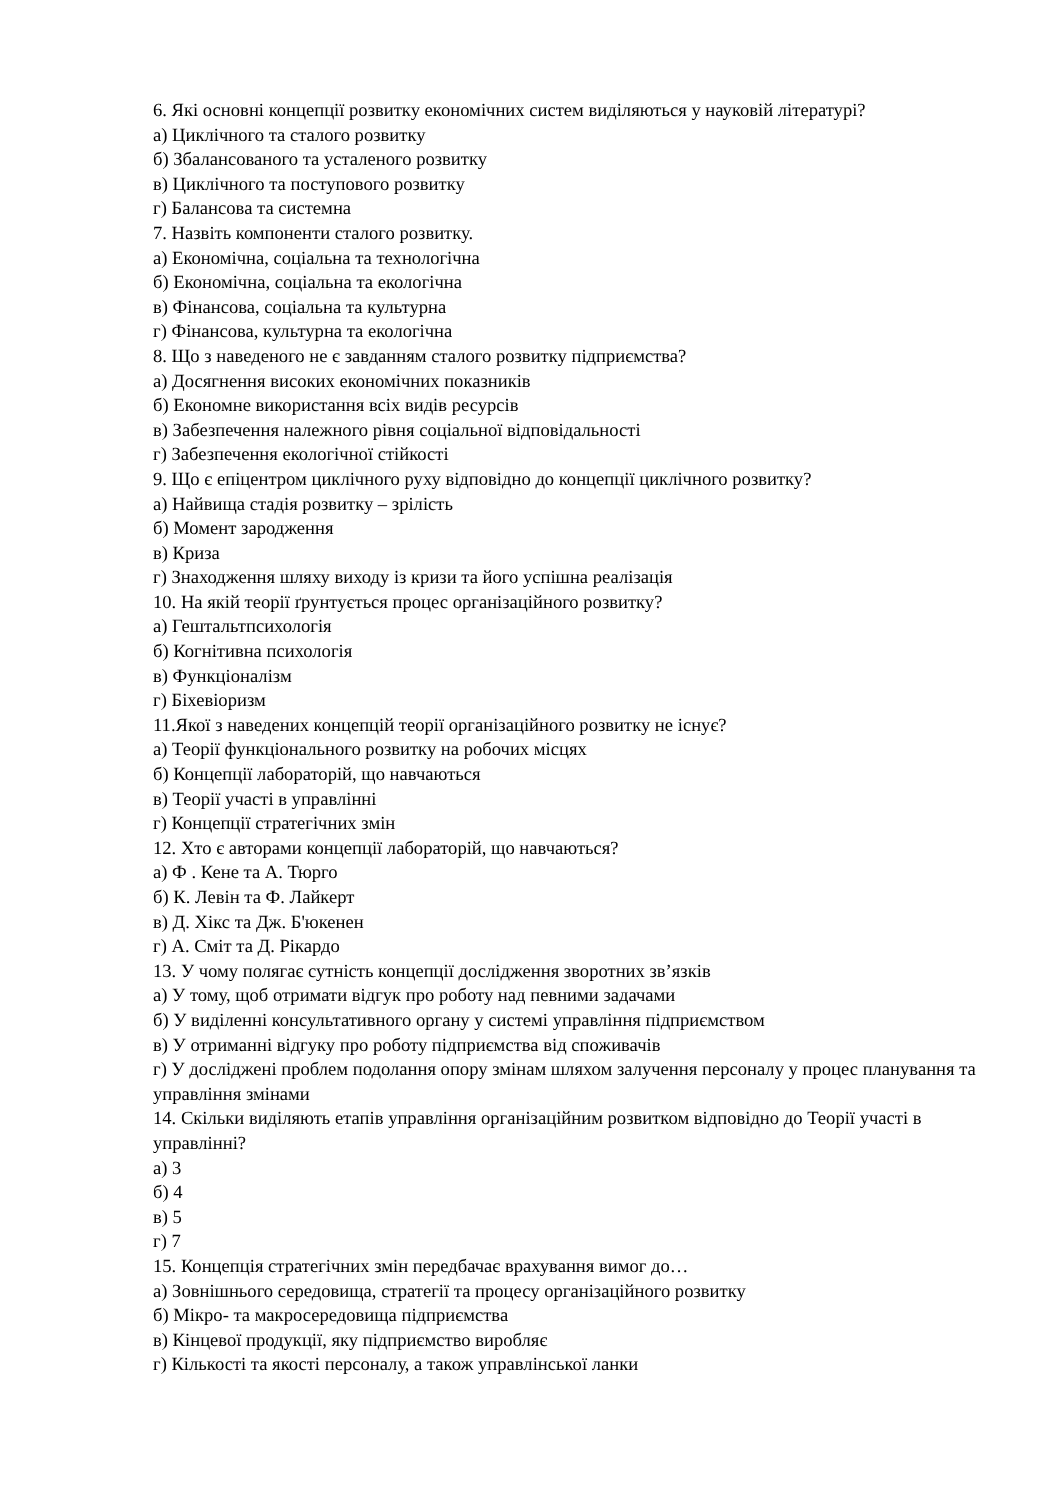6. Які основні концепції розвитку економічних систем виділяються у науковій літературі?
а) Циклічного та сталого розвитку
б) Збалансованого та усталеного розвитку
в) Циклічного та поступового розвитку
г) Балансова та системна
7. Назвіть компоненти сталого розвитку.
а) Економічна, соціальна та технологічна
б) Економічна, соціальна та екологічна
в) Фінансова, соціальна та культурна
г) Фінансова, культурна та екологічна
8. Що з наведеного не є завданням сталого розвитку підприємства?
а) Досягнення високих економічних показників
б) Економне використання всіх видів ресурсів
в) Забезпечення належного рівня соціальної відповідальності
г) Забезпечення екологічної стійкості
9. Що є епіцентром циклічного руху відповідно до концепції циклічного розвитку?
а) Найвища стадія розвитку – зрілість
б) Момент зародження
в) Криза
г) Знаходження шляху виходу із кризи та його успішна реалізація
10. На якій теорії ґрунтується процес організаційного розвитку?
а) Гештальтпсихологія
б) Когнітивна психологія
в) Функціоналізм
г) Біхевіоризм
11.Якої з наведених концепцій теорії організаційного розвитку не існує?
а) Теорії функціонального розвитку на робочих місцях
б) Концепції лабораторій, що навчаються
в) Теорії участі в управлінні
г) Концепції стратегічних змін
12. Хто є авторами концепції лабораторій, що навчаються?
а) Ф . Кене та А. Тюрго
б) К. Левін та Ф. Лайкерт
в) Д. Хікс та Дж. Б'юкенен
г) А. Сміт та Д. Рікардо
13. У чому полягає сутність концепції дослідження зворотних зв’язків
а) У тому, щоб отримати відгук про роботу над певними задачами
б) У виділенні консультативного органу у системі управління підприємством
в) У отриманні відгуку про роботу підприємства від споживачів
г) У досліджені проблем подолання опору змінам шляхом залучення персоналу у процес планування та управління змінами
14. Скільки виділяють етапів управління організаційним розвитком відповідно до Теорії участі в управлінні?
а) 3
б) 4
в) 5
г) 7
15. Концепція стратегічних змін передбачає врахування вимог до…
а) Зовнішнього середовища, стратегії та процесу організаційного розвитку
б) Мікро- та макросередовища підприємства
в) Кінцевої продукції, яку підприємство виробляє
г) Кількості та якості персоналу, а також управлінської ланки